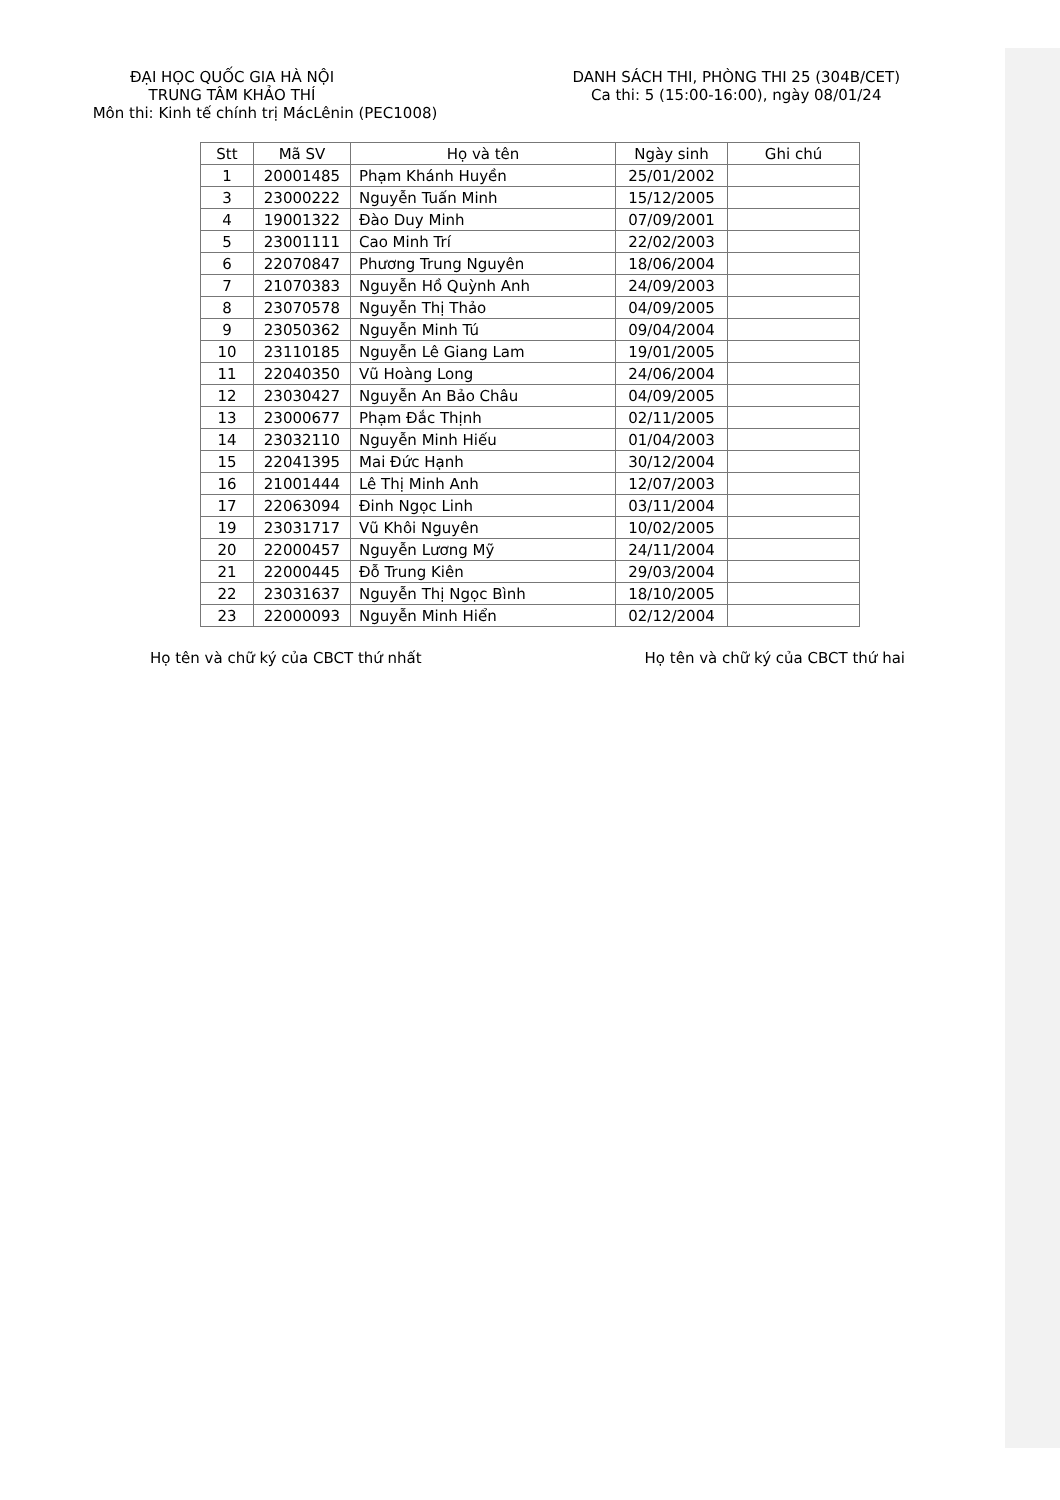ĐẠI HỌC QUỐC GIA HÀ NỘI
TRUNG TÂM KHẢO THÍ
DANH SÁCH THI, PHÒNG THI 25 (304B/CET)
Ca thi: 5 (15:00-16:00), ngày 08/01/24
Môn thi: Kinh tế chính trị MácLênin (PEC1008)
| Stt | Mã SV | Họ và tên | Ngày sinh | Ghi chú |
| --- | --- | --- | --- | --- |
| 1 | 20001485 | Phạm Khánh Huyền | 25/01/2002 | |
| 3 | 23000222 | Nguyễn Tuấn Minh | 15/12/2005 | |
| 4 | 19001322 | Đào Duy Minh | 07/09/2001 | |
| 5 | 23001111 | Cao Minh Trí | 22/02/2003 | |
| 6 | 22070847 | Phương Trung Nguyên | 18/06/2004 | |
| 7 | 21070383 | Nguyễn Hồ Quỳnh Anh | 24/09/2003 | |
| 8 | 23070578 | Nguyễn Thị Thảo | 04/09/2005 | |
| 9 | 23050362 | Nguyễn Minh Tú | 09/04/2004 | |
| 10 | 23110185 | Nguyễn Lê Giang Lam | 19/01/2005 | |
| 11 | 22040350 | Vũ Hoàng Long | 24/06/2004 | |
| 12 | 23030427 | Nguyễn An Bảo Châu | 04/09/2005 | |
| 13 | 23000677 | Phạm Đắc Thịnh | 02/11/2005 | |
| 14 | 23032110 | Nguyễn Minh Hiếu | 01/04/2003 | |
| 15 | 22041395 | Mai Đức Hạnh | 30/12/2004 | |
| 16 | 21001444 | Lê Thị Minh Anh | 12/07/2003 | |
| 17 | 22063094 | Đinh Ngọc Linh | 03/11/2004 | |
| 19 | 23031717 | Vũ Khôi Nguyên | 10/02/2005 | |
| 20 | 22000457 | Nguyễn Lương Mỹ | 24/11/2004 | |
| 21 | 22000445 | Đỗ Trung Kiên | 29/03/2004 | |
| 22 | 23031637 | Nguyễn Thị Ngọc Bình | 18/10/2005 | |
| 23 | 22000093 | Nguyễn Minh Hiển | 02/12/2004 | |
Họ tên và chữ ký của CBCT thứ nhất
Họ tên và chữ ký của CBCT thứ hai